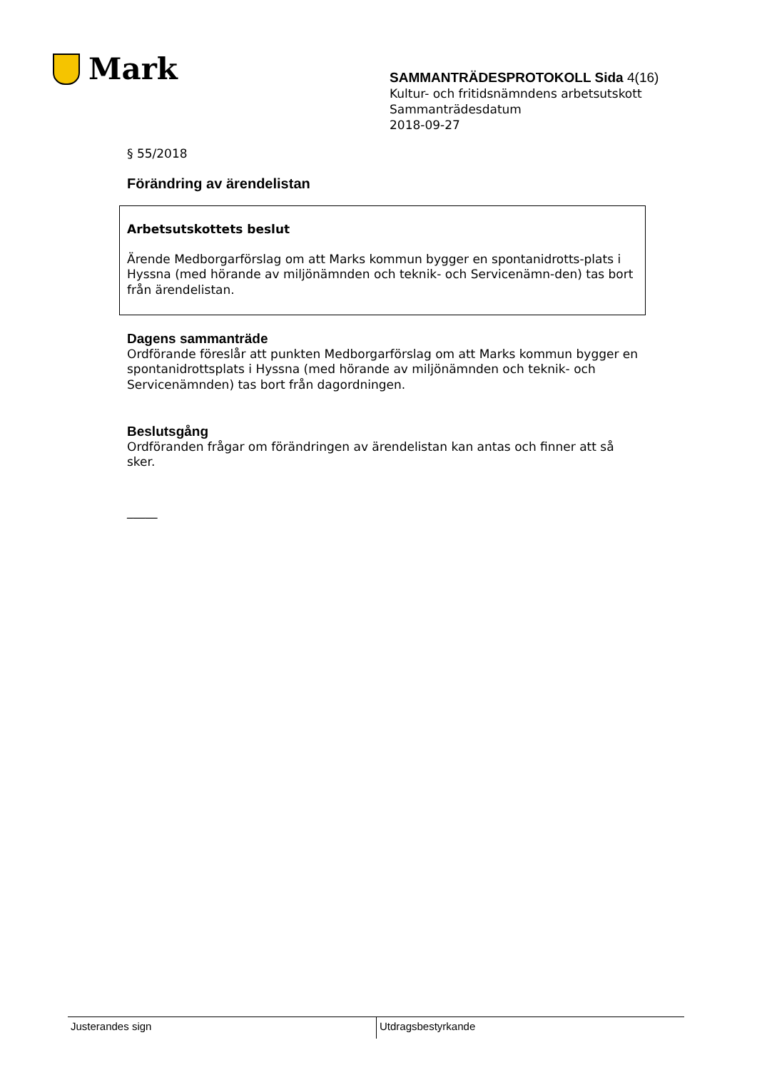Mark
SAMMANTRÄDESPROTOKOLL Sida 4(16)
Kultur- och fritidsnämndens arbetsutskott
Sammanträdesdatum
2018-09-27
§ 55/2018
Förändring av ärendelistan
Arbetsutskottets beslut
Ärende Medborgarförslag om att Marks kommun bygger en spontanidrotts-plats i Hyssna (med hörande av miljönämnden och teknik- och Servicenämn-den) tas bort från ärendelistan.
Dagens sammanträde
Ordförande föreslår att punkten Medborgarförslag om att Marks kommun bygger en spontanidrottsplats i Hyssna (med hörande av miljönämnden och teknik- och Servicenämnden) tas bort från dagordningen.
Beslutsgång
Ordföranden frågar om förändringen av ärendelistan kan antas och finner att så sker.
_____
Justerandes sign Utdragsbestyrkande